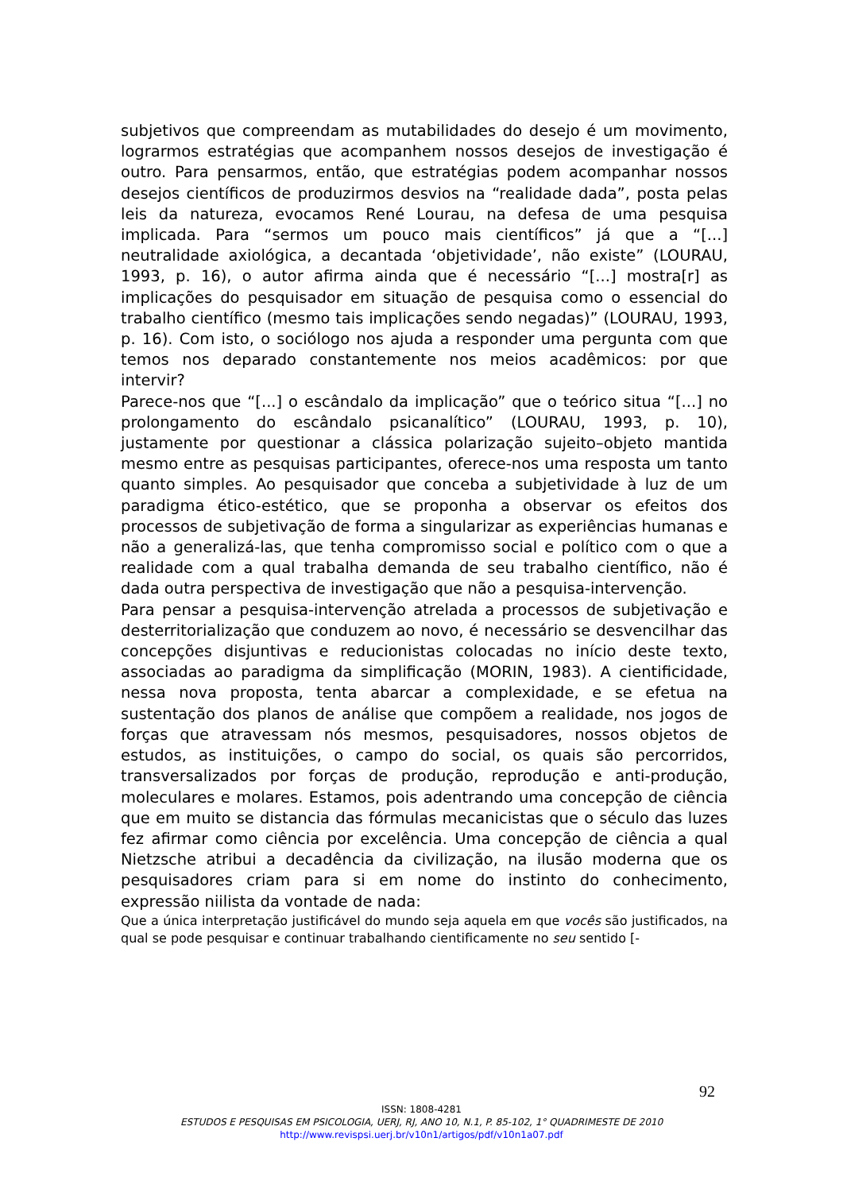subjetivos que compreendam as mutabilidades do desejo é um movimento, lograrmos estratégias que acompanhem nossos desejos de investigação é outro. Para pensarmos, então, que estratégias podem acompanhar nossos desejos científicos de produzirmos desvios na “realidade dada”, posta pelas leis da natureza, evocamos René Lourau, na defesa de uma pesquisa implicada. Para “sermos um pouco mais científicos” já que a “[...] neutralidade axiológica, a decantada ‘objetividade’, não existe” (LOURAU, 1993, p. 16), o autor afirma ainda que é necessário “[...] mostra[r] as implicações do pesquisador em situação de pesquisa como o essencial do trabalho científico (mesmo tais implicações sendo negadas)” (LOURAU, 1993, p. 16). Com isto, o sociólogo nos ajuda a responder uma pergunta com que temos nos deparado constantemente nos meios acadêmicos: por que intervir?
Parece-nos que “[...] o escândalo da implicação” que o teórico situa “[...] no prolongamento do escândalo psicanalítico” (LOURAU, 1993, p. 10), justamente por questionar a clássica polarização sujeito–objeto mantida mesmo entre as pesquisas participantes, oferece-nos uma resposta um tanto quanto simples. Ao pesquisador que conceba a subjetividade à luz de um paradigma ético-estético, que se proponha a observar os efeitos dos processos de subjetivação de forma a singularizar as experiências humanas e não a generalizá-las, que tenha compromisso social e político com o que a realidade com a qual trabalha demanda de seu trabalho científico, não é dada outra perspectiva de investigação que não a pesquisa-intervenção.
Para pensar a pesquisa-intervenção atrelada a processos de subjetivação e desterritorialização que conduzem ao novo, é necessário se desvencilhar das concepções disjuntivas e reducionistas colocadas no início deste texto, associadas ao paradigma da simplificação (MORIN, 1983). A cientificidade, nessa nova proposta, tenta abarcar a complexidade, e se efetua na sustentação dos planos de análise que compõem a realidade, nos jogos de forças que atravessam nós mesmos, pesquisadores, nossos objetos de estudos, as instituições, o campo do social, os quais são percorridos, transversalizados por forças de produção, reprodução e anti-produção, moleculares e molares. Estamos, pois adentrando uma concepção de ciência que em muito se distancia das fórmulas mecanicistas que o século das luzes fez afirmar como ciência por excelência. Uma concepção de ciência a qual Nietzsche atribui a decadência da civilização, na ilusão moderna que os pesquisadores criam para si em nome do instinto do conhecimento, expressão niilista da vontade de nada:
Que a única interpretação justificável do mundo seja aquela em que vocês são justificados, na qual se pode pesquisar e continuar trabalhando cientificamente no seu sentido [-
92
ISSN: 1808-4281
ESTUDOS E PESQUISAS EM PSICOLOGIA, UERJ, RJ, ANO 10, N.1, P. 85-102, 1° QUADRIMESTE DE 2010
http://www.revispsi.uerj.br/v10n1/artigos/pdf/v10n1a07.pdf